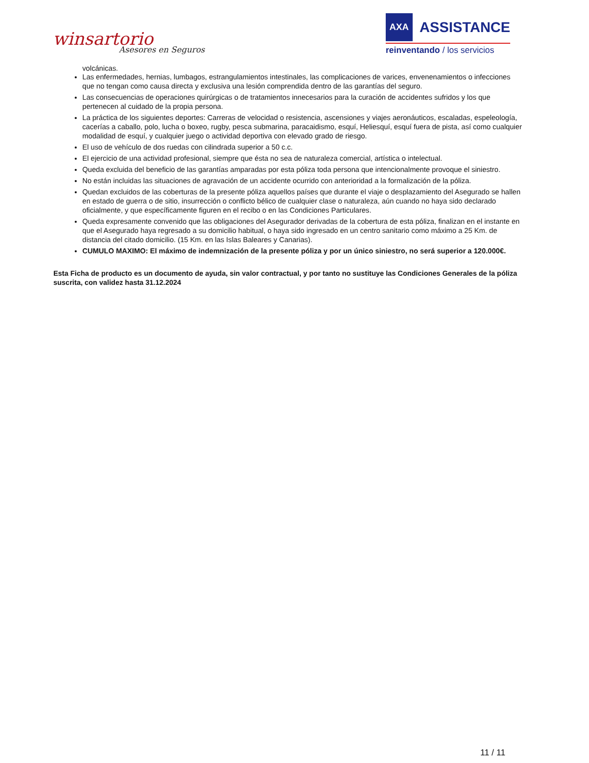winsartorio
Asesores en Seguros
AXA
ASSISTANCE
reinventando / los servicios
volcánicas.
Las enfermedades, hernias, lumbagos, estrangulamientos intestinales, las complicaciones de varices, envenenamientos o infecciones que no tengan como causa directa y exclusiva una lesión comprendida dentro de las garantías del seguro.
Las consecuencias de operaciones quirúrgicas o de tratamientos innecesarios para la curación de accidentes sufridos y los que pertenecen al cuidado de la propia persona.
La práctica de los siguientes deportes: Carreras de velocidad o resistencia, ascensiones y viajes aeronáuticos, escaladas, espeleología, cacerías a caballo, polo, lucha o boxeo, rugby, pesca submarina, paracaidismo, esquí, Heliesquí, esquí fuera de pista, así como cualquier modalidad de esquí, y cualquier juego o actividad deportiva con elevado grado de riesgo.
El uso de vehículo de dos ruedas con cilindrada superior a 50 c.c.
El ejercicio de una actividad profesional, siempre que ésta no sea de naturaleza comercial, artística o intelectual.
Queda excluida del beneficio de las garantías amparadas por esta póliza toda persona que intencionalmente provoque el siniestro.
No están incluidas las situaciones de agravación de un accidente ocurrido con anterioridad a la formalización de la póliza.
Quedan excluidos de las coberturas de la presente póliza aquellos países que durante el viaje o desplazamiento del Asegurado se hallen en estado de guerra o de sitio, insurrección o conflicto bélico de cualquier clase o naturaleza, aún cuando no haya sido declarado oficialmente, y que específicamente figuren en el recibo o en las Condiciones Particulares.
Queda expresamente convenido que las obligaciones del Asegurador derivadas de la cobertura de esta póliza, finalizan en el instante en que el Asegurado haya regresado a su domicilio habitual, o haya sido ingresado en un centro sanitario como máximo a 25 Km. de distancia del citado domicilio. (15 Km. en las Islas Baleares y Canarias).
CUMULO MAXIMO: El máximo de indemnización de la presente póliza y por un único siniestro, no será superior a 120.000€.
Esta Ficha de producto es un documento de ayuda, sin valor contractual, y por tanto no sustituye las Condiciones Generales de la póliza suscrita, con validez hasta 31.12.2024
11 / 11